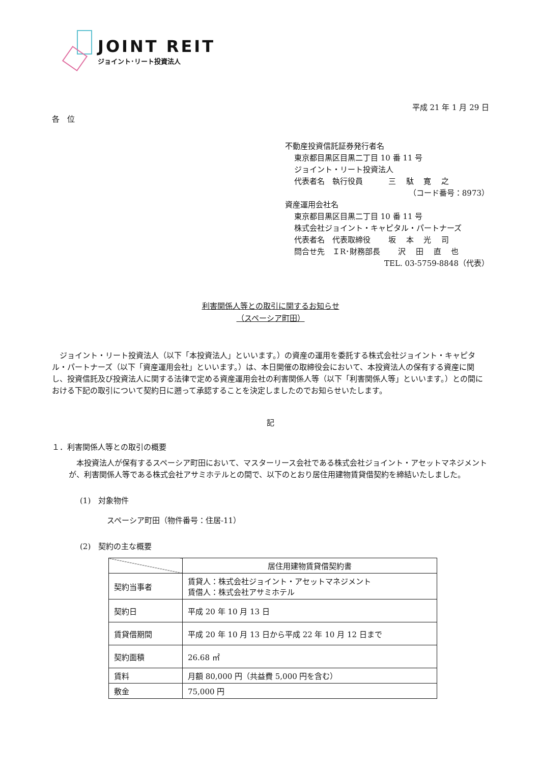JOINT REIT
ジョイント･リート投資法人
平成 21 年 1 月 29 日
各　位
不動産投資信託証券発行者名
東京都目黒区目黒二丁目 10 番 11 号
ジョイント・リート投資法人
代表者名　執行役員　　　 三　 駄　 寛　 之
（コード番号：8973）
資産運用会社名
東京都目黒区目黒二丁目 10 番 11 号
株式会社ジョイント・キャピタル・パートナーズ
代表者名　代表取締役　　 坂　 本　 光　 司
問合せ先　ＩR･財務部長　　 沢　 田　 直　 也
TEL. 03-5759-8848（代表）
利害関係人等との取引に関するお知らせ
（スペーシア町田）
ジョイント・リート投資法人（以下「本投資法人」といいます。）の資産の運用を委託する株式会社ジョイント・キャピタル・パートナーズ（以下「資産運用会社」といいます。）は、本日開催の取締役会において、本投資法人の保有する資産に関し、投資信託及び投資法人に関する法律で定める資産運用会社の利害関係人等（以下「利害関係人等」といいます。）との間における下記の取引について契約日に遡って承認することを決定しましたのでお知らせいたします。
記
１．利害関係人等との取引の概要
本投資法人が保有するスペーシア町田において、マスターリース会社である株式会社ジョイント・アセットマネジメントが、利害関係人等である株式会社アサミホテルとの間で、以下のとおり居住用建物賃貸借契約を締結いたしました。
(1)　対象物件
スペーシア町田（物件番号：住居-11）
(2)　契約の主な概要
| | 居住用建物賃貸借契約書 |
| --- | --- |
| 契約当事者 | 賃貸人：株式会社ジョイント・アセットマネジメント 賃借人：株式会社アサミホテル |
| 契約日 | 平成 20 年 10 月 13 日 |
| 賃貸借期間 | 平成 20 年 10 月 13 日から平成 22 年 10 月 12 日まで |
| 契約面積 | 26.68 ㎡ |
| 賃料 | 月額 80,000 円（共益費 5,000 円を含む） |
| 敷金 | 75,000 円 |